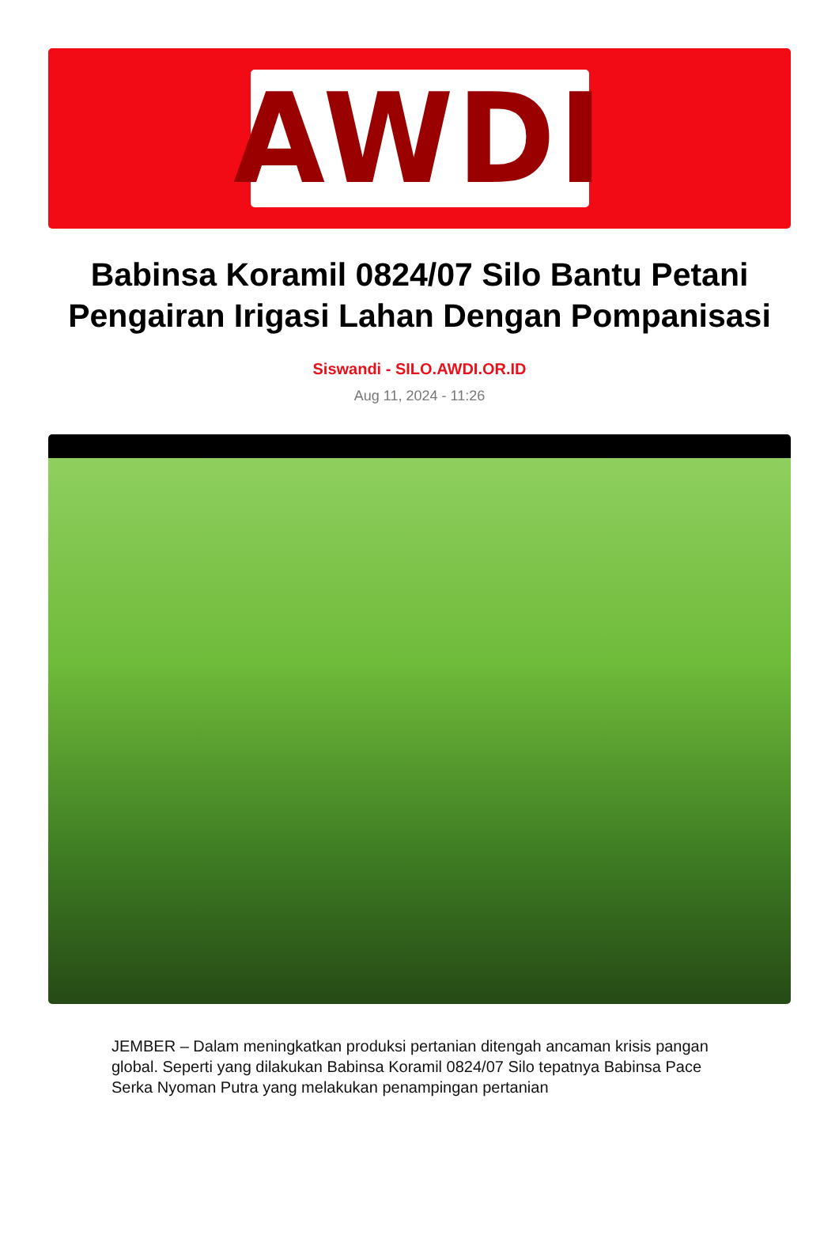AWDI
Babinsa Koramil 0824/07 Silo Bantu Petani Pengairan Irigasi Lahan Dengan Pompanisasi
Siswandi - SILO.AWDI.OR.ID
Aug 11, 2024 - 11:26
JEMBER – Dalam meningkatkan produksi pertanian ditengah ancaman krisis pangan global. Seperti yang dilakukan Babinsa Koramil 0824/07 Silo tepatnya Babinsa Pace Serka Nyoman Putra yang melakukan penampingan pertanian